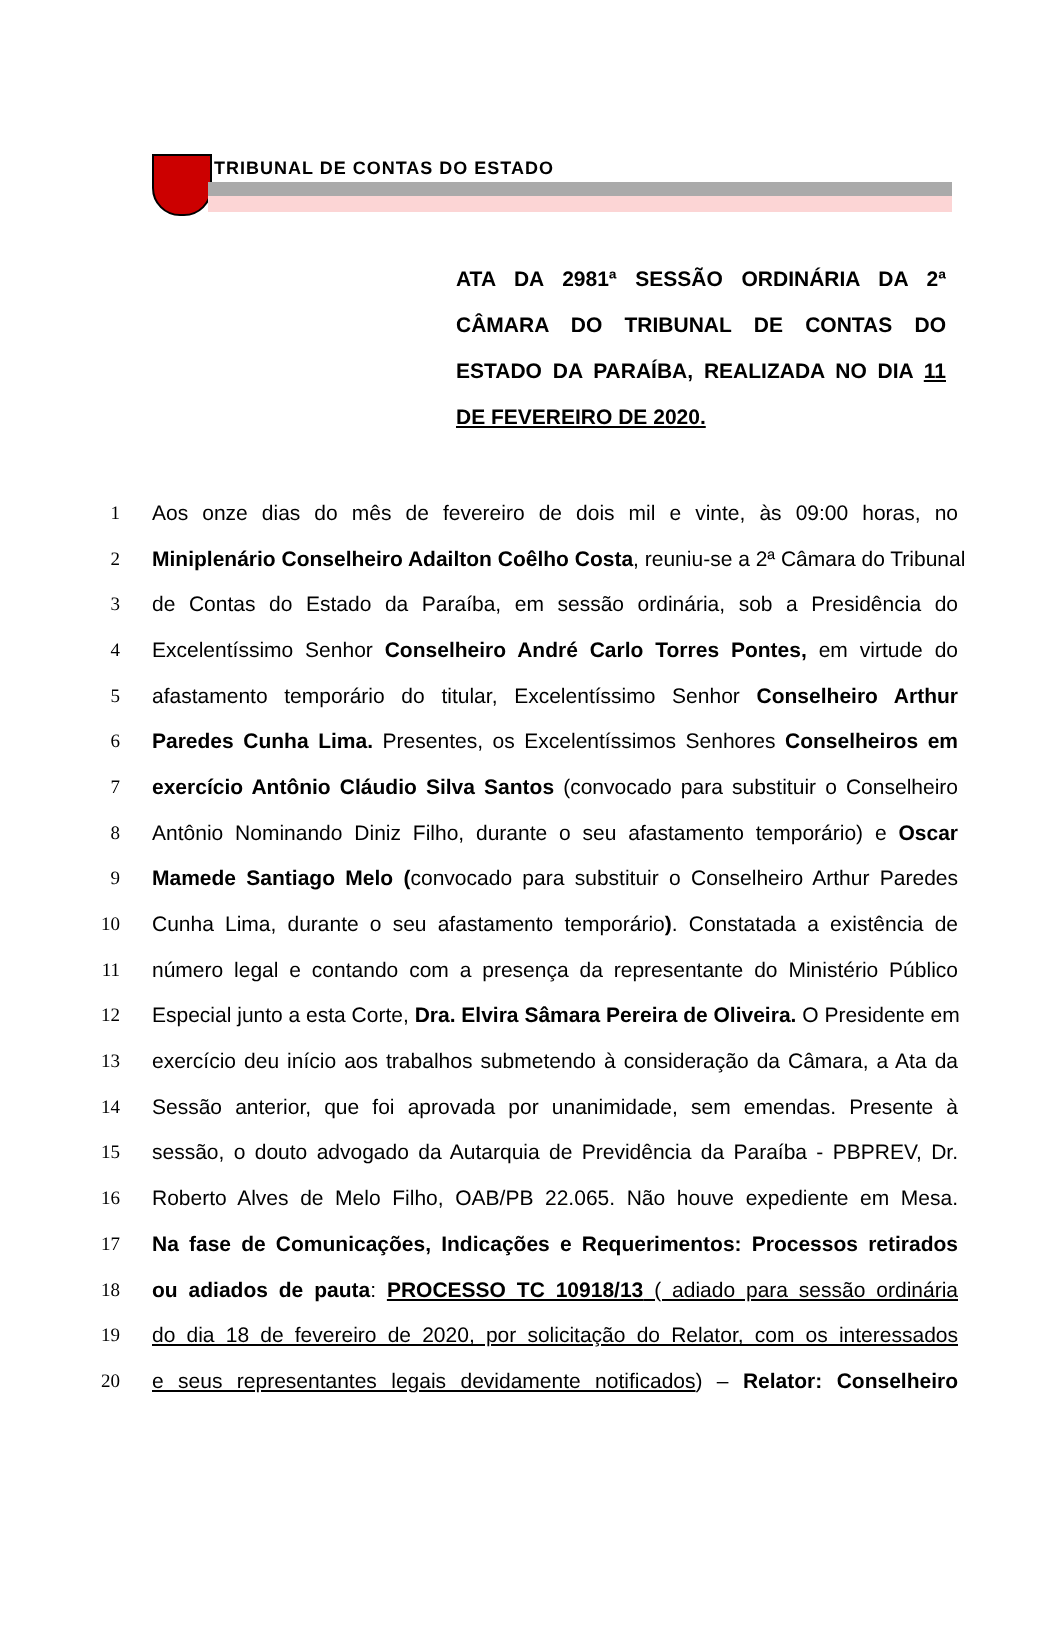TRIBUNAL DE CONTAS DO ESTADO
ATA DA 2981ª SESSÃO ORDINÁRIA DA 2ª CÂMARA DO TRIBUNAL DE CONTAS DO ESTADO DA PARAÍBA, REALIZADA NO DIA 11 DE FEVEREIRO DE 2020.
1 Aos onze dias do mês de fevereiro de dois mil e vinte, às 09:00 horas, no
2 Miniplenário Conselheiro Adailton Coêlho Costa, reuniu-se a 2ª Câmara do Tribunal
3 de Contas do Estado da Paraíba, em sessão ordinária, sob a Presidência do
4 Excelentíssimo Senhor Conselheiro André Carlo Torres Pontes, em virtude do
5 afastamento temporário do titular, Excelentíssimo Senhor Conselheiro Arthur
6 Paredes Cunha Lima. Presentes, os Excelentíssimos Senhores Conselheiros em
7 exercício Antônio Cláudio Silva Santos (convocado para substituir o Conselheiro
8 Antônio Nominando Diniz Filho, durante o seu afastamento temporário) e Oscar
9 Mamede Santiago Melo (convocado para substituir o Conselheiro Arthur Paredes
10 Cunha Lima, durante o seu afastamento temporário). Constatada a existência de
11 número legal e contando com a presença da representante do Ministério Público
12 Especial junto a esta Corte, Dra. Elvira Sâmara Pereira de Oliveira. O Presidente em
13 exercício deu início aos trabalhos submetendo à consideração da Câmara, a Ata da
14 Sessão anterior, que foi aprovada por unanimidade, sem emendas. Presente à
15 sessão, o douto advogado da Autarquia de Previdência da Paraíba - PBPREV, Dr.
16 Roberto Alves de Melo Filho, OAB/PB 22.065. Não houve expediente em Mesa.
17 Na fase de Comunicações, Indicações e Requerimentos: Processos retirados
18 ou adiados de pauta: PROCESSO TC 10918/13 ( adiado para sessão ordinária
19 do dia 18 de fevereiro de 2020, por solicitação do Relator, com os interessados
20 e seus representantes legais devidamente notificados) – Relator: Conselheiro